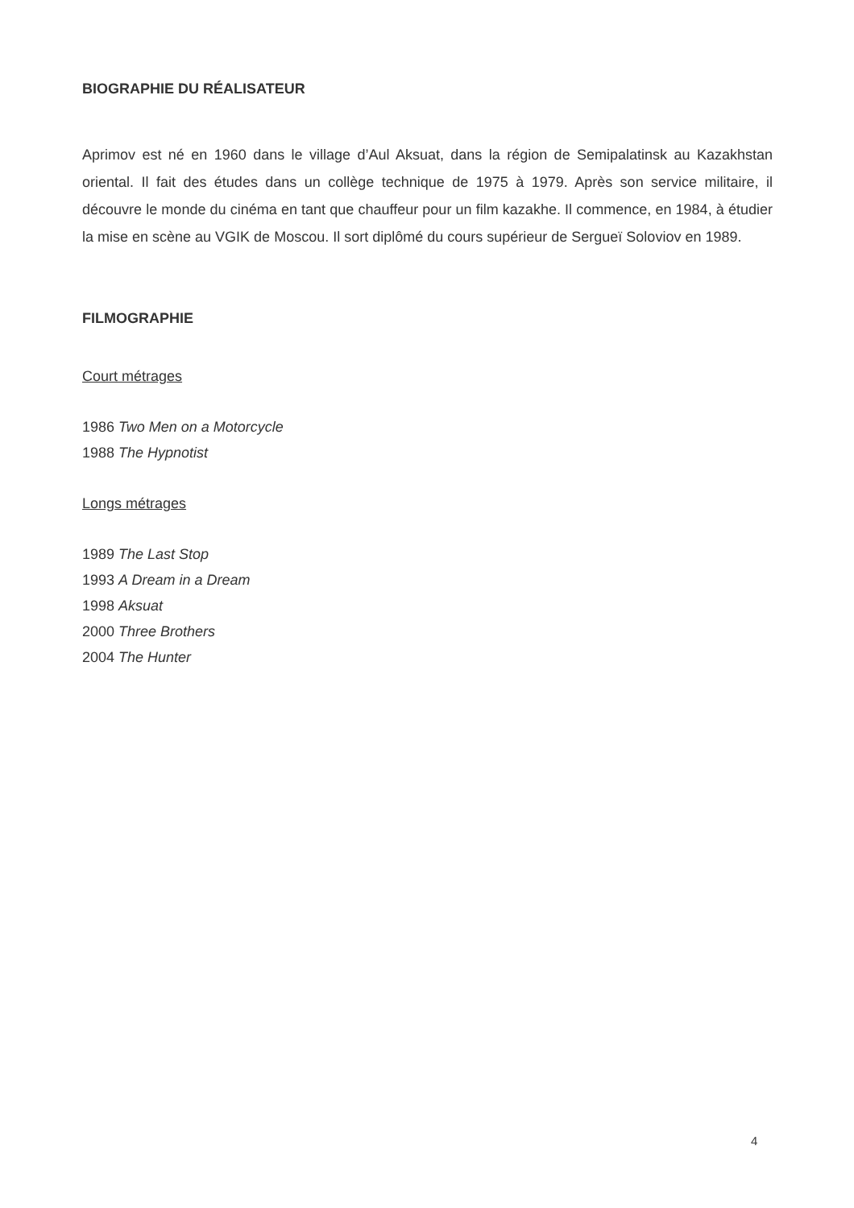BIOGRAPHIE DU RÉALISATEUR
Aprimov est né en 1960 dans le village d’Aul Aksuat, dans la région de Semipalatinsk au Kazakhstan oriental. Il fait des études dans un collège technique de 1975 à 1979. Après son service militaire, il découvre le monde du cinéma en tant que chauffeur pour un film kazakhe. Il commence, en 1984, à étudier la mise en scène au VGIK de Moscou. Il sort diplômé du cours supérieur de Sergueï Soloviov en 1989.
FILMOGRAPHIE
Court métrages
1986 Two Men on a Motorcycle
1988 The Hypnotist
Longs métrages
1989 The Last Stop
1993 A Dream in a Dream
1998 Aksuat
2000 Three Brothers
2004 The Hunter
4